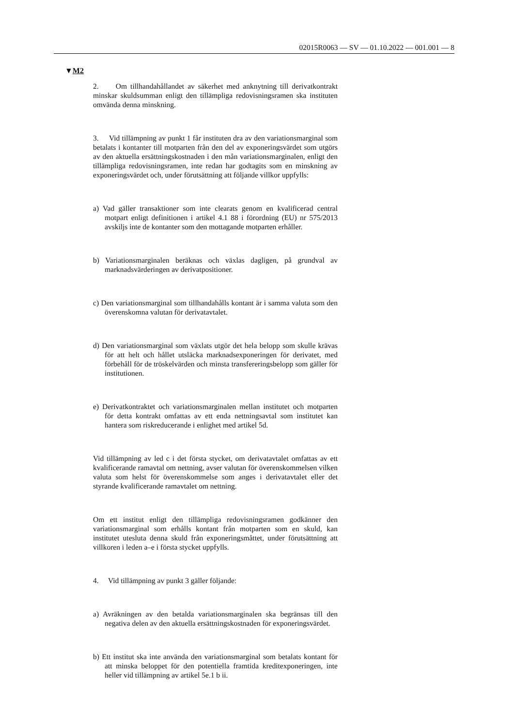02015R0063 — SV — 01.10.2022 — 001.001 — 8
▼M2
2. Om tillhandahållandet av säkerhet med anknytning till derivatkontrakt minskar skuldsumman enligt den tillämpliga redovisningsramen ska instituten omvända denna minskning.
3. Vid tillämpning av punkt 1 får instituten dra av den variationsmarginal som betalats i kontanter till motparten från den del av exponeringsvärdet som utgörs av den aktuella ersättningskostnaden i den mån variationsmarginalen, enligt den tillämpliga redovisningsramen, inte redan har godtagits som en minskning av exponeringsvärdet och, under förutsättning att följande villkor uppfylls:
a) Vad gäller transaktioner som inte clearats genom en kvalificerad central motpart enligt definitionen i artikel 4.1 88 i förordning (EU) nr 575/2013 avskiljs inte de kontanter som den mottagande motparten erhåller.
b) Variationsmarginalen beräknas och växlas dagligen, på grundval av marknadsvärderingen av derivatpositioner.
c) Den variationsmarginal som tillhandahålls kontant är i samma valuta som den överenskomna valutan för derivatavtalet.
d) Den variationsmarginal som växlats utgör det hela belopp som skulle krävas för att helt och hållet utsläcka marknadsexponeringen för derivatet, med förbehåll för de tröskelvärden och minsta transfereringsbelopp som gäller för institutionen.
e) Derivatkontraktet och variationsmarginalen mellan institutet och motparten för detta kontrakt omfattas av ett enda nettningsavtal som institutet kan hantera som riskreducerande i enlighet med artikel 5d.
Vid tillämpning av led c i det första stycket, om derivatavtalet omfattas av ett kvalificerande ramavtal om nettning, avser valutan för överenskommelsen vilken valuta som helst för överenskommelse som anges i derivatavtalet eller det styrande kvalificerande ramavtalet om nettning.
Om ett institut enligt den tillämpliga redovisningsramen godkänner den variationsmarginal som erhålls kontant från motparten som en skuld, kan institutet utesluta denna skuld från exponeringsmåttet, under förutsättning att villkoren i leden a–e i första stycket uppfylls.
4. Vid tillämpning av punkt 3 gäller följande:
a) Avräkningen av den betalda variationsmarginalen ska begränsas till den negativa delen av den aktuella ersättningskostnaden för exponeringsvärdet.
b) Ett institut ska inte använda den variationsmarginal som betalats kontant för att minska beloppet för den potentiella framtida kreditexponeringen, inte heller vid tillämpning av artikel 5e.1 b ii.